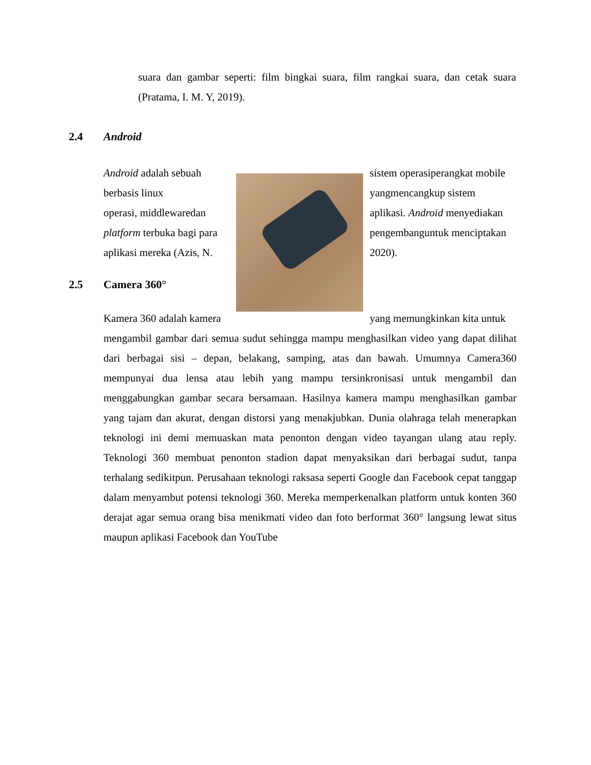suara dan gambar seperti: film bingkai suara, film rangkai suara, dan cetak suara (Pratama, I. M. Y, 2019).
2.4 Android
Android adalah sebuah
sistem operasiperangkat mobile
berbasis linux yangmencangkup sistem
operasi, middlewaredan
aplikasi. Android menyediakan
platform terbuka bagi para
pengembanguntuk menciptakan
aplikasi mereka (Azis, N.
2020).
2.5 Camera 360°
Kamera 360 adalah kamera
yang memungkinkan kita untuk
mengambil gambar dari semua sudut sehingga mampu menghasilkan video yang dapat dilihat dari berbagai sisi – depan, belakang, samping, atas dan bawah. Umumnya Camera360 mempunyai dua lensa atau lebih yang mampu tersinkronisasi untuk mengambil dan menggabungkan gambar secara bersamaan. Hasilnya kamera mampu menghasilkan gambar yang tajam dan akurat, dengan distorsi yang menakjubkan. Dunia olahraga telah menerapkan teknologi ini demi memuaskan mata penonton dengan video tayangan ulang atau reply. Teknologi 360 membuat penonton stadion dapat menyaksikan dari berbagai sudut, tanpa terhalang sedikitpun. Perusahaan teknologi raksasa seperti Google dan Facebook cepat tanggap dalam menyambut potensi teknologi 360. Mereka memperkenalkan platform untuk konten 360 derajat agar semua orang bisa menikmati video dan foto berformat 360° langsung lewat situs maupun aplikasi Facebook dan YouTube